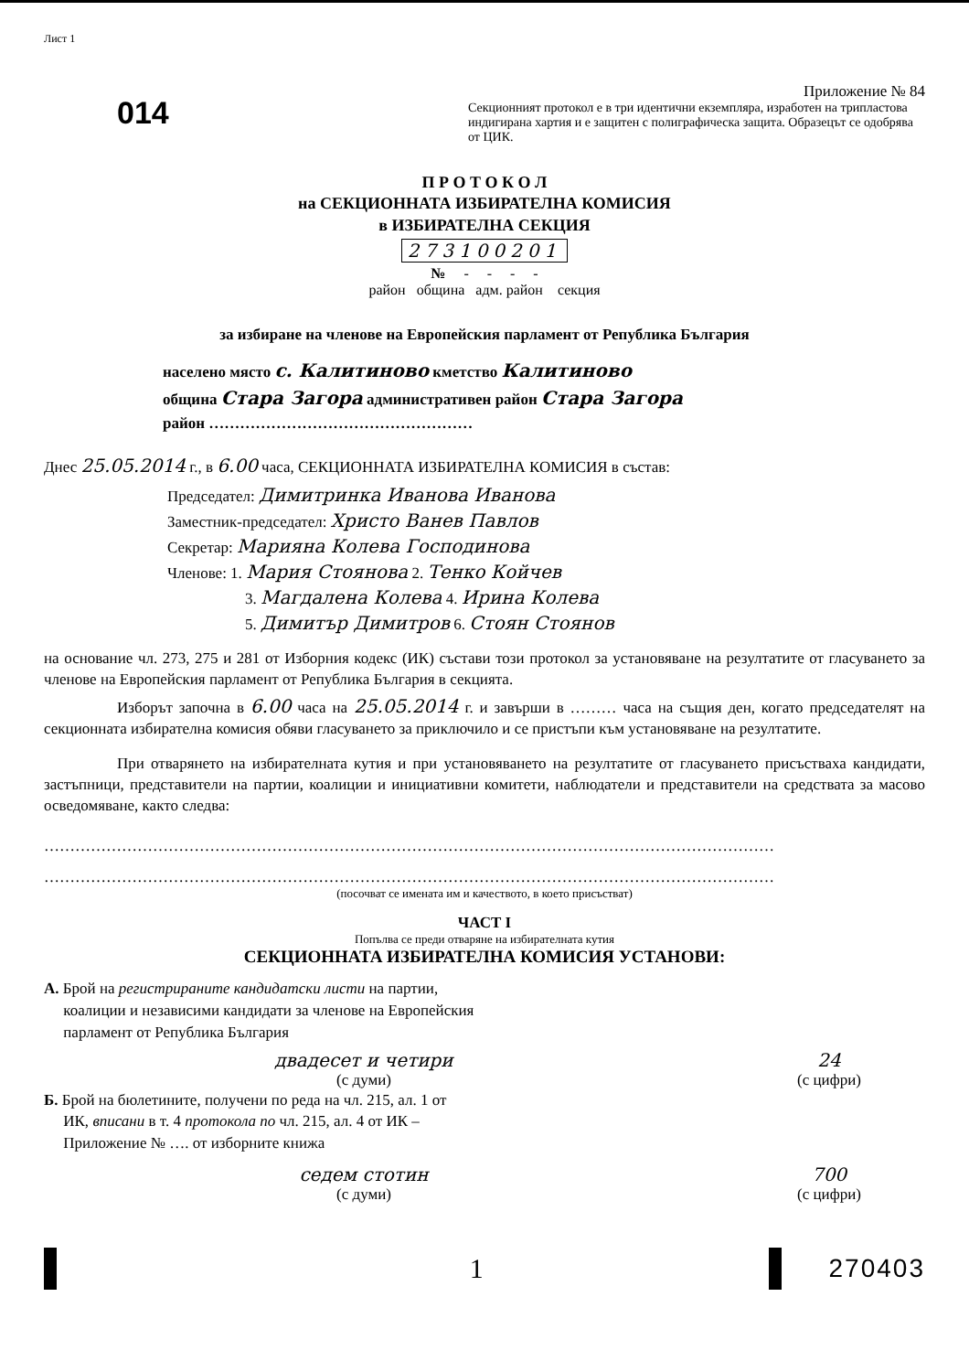Лист 1
014
Приложение № 84
Секционният протокол е в три идентични екземпляра, изработен на трипластова индигирана хартия и е защитен с полиграфическа защита. Образецът се одобрява от ЦИК.
П Р О Т О К О Л
на СЕКЦИОННАТА ИЗБИРАТЕЛНА КОМИСИЯ
в ИЗБИРАТЕЛНА СЕКЦИЯ
273100201
№ - - - -
район община адм. район секция
за избиране на членове на Европейския парламент от Република България
населено място с. Калитиново кметство Калитиново
община Стара Загора административен район Стара Загора
район ……………………………………………
Днес 25.05.2014 г., в 6.00 часа, СЕКЦИОННАТА ИЗБИРАТЕЛНА КОМИСИЯ в състав:
Председател: Димитринка Иванова Иванова
Заместник-председател: Христо Ванев Павлов
Секретар: Марияна Колева Господинова
Членове: 1. Мария Стоянова 2. Тенко Койчев
3. Магдалена Колева 4. Ирина Колева
5. Димитър Димитров 6. Стоян Стоянов
на основание чл. 273, 275 и 281 от Изборния кодекс (ИК) състави този протокол за установяване на резултатите от гласуването за членове на Европейския парламент от Република България в секцията.
Изборът започна в 6.00 часа на 25.05.2014 г. и завърши в ……… часа на същия ден, когато председателят на секционната избирателна комисия обяви гласуването за приключило и се пристъпи към установяване на резултатите.
При отварянето на избирателната кутия и при установяването на резултатите от гласуването присъстваха кандидати, застъпници, представители на партии, коалиции и инициативни комитети, наблюдатели и представители на средствата за масово осведомяване, както следва:
……………………………………………………………………………………………………………………………
……………………………………………………………………………………………………………………………
(посочват се имената им и качеството, в което присъстват)
ЧАСТ I
Попълва се преди отваряне на избирателната кутия
СЕКЦИОННАТА ИЗБИРАТЕЛНА КОМИСИЯ УСТАНОВИ:
А. Брой на регистрираните кандидатски листи на партии,
коалиции и независими кандидати за членове на Европейския
парламент от Република България
двадесет и четири
(с думи)
24
(с цифри)
Б. Брой на бюлетините, получени по реда на чл. 215, ал. 1 от
ИК, вписани в т. 4 протокола по чл. 215, ал. 4 от ИК –
Приложение № …. от изборните книжа
седем стотин
(с думи)
700
(с цифри)
1 270403